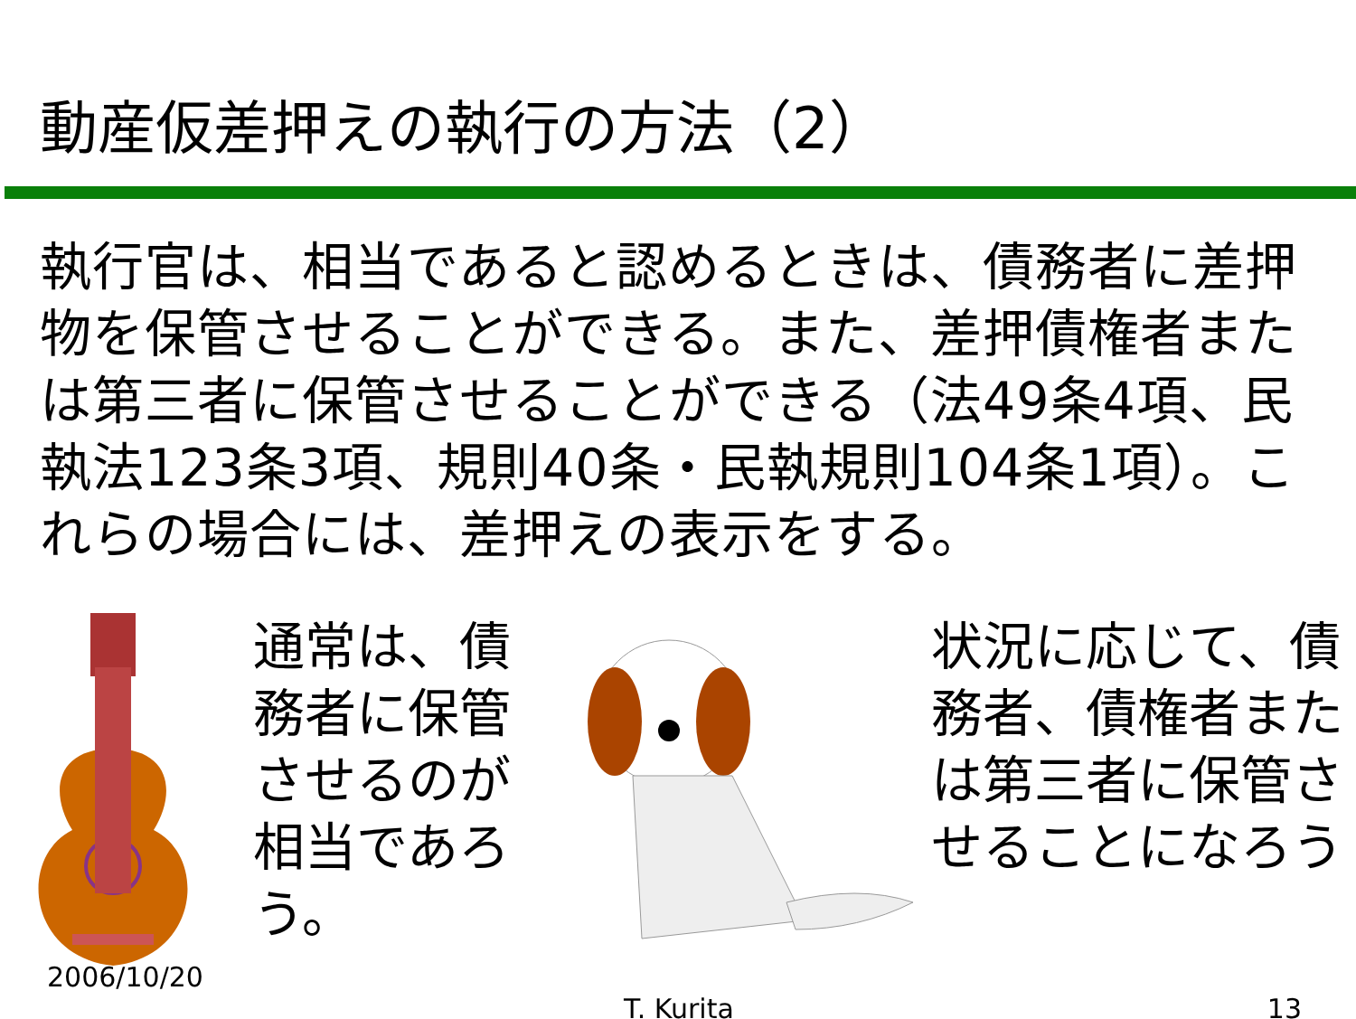動産仮差押えの執行の方法（2）
執行官は、相当であると認めるときは、債務者に差押物を保管させることができる。また、差押債権者または第三者に保管させることができる（法49条4項、民執法123条3項、規則40条・民執規則104条1項）。これらの場合には、差押えの表示をする。
2006/10/20
通常は、債務者に保管させるのが相当であろう。
状況に応じて、債務者、債権者または第三者に保管させることになろう
T. Kurita 13